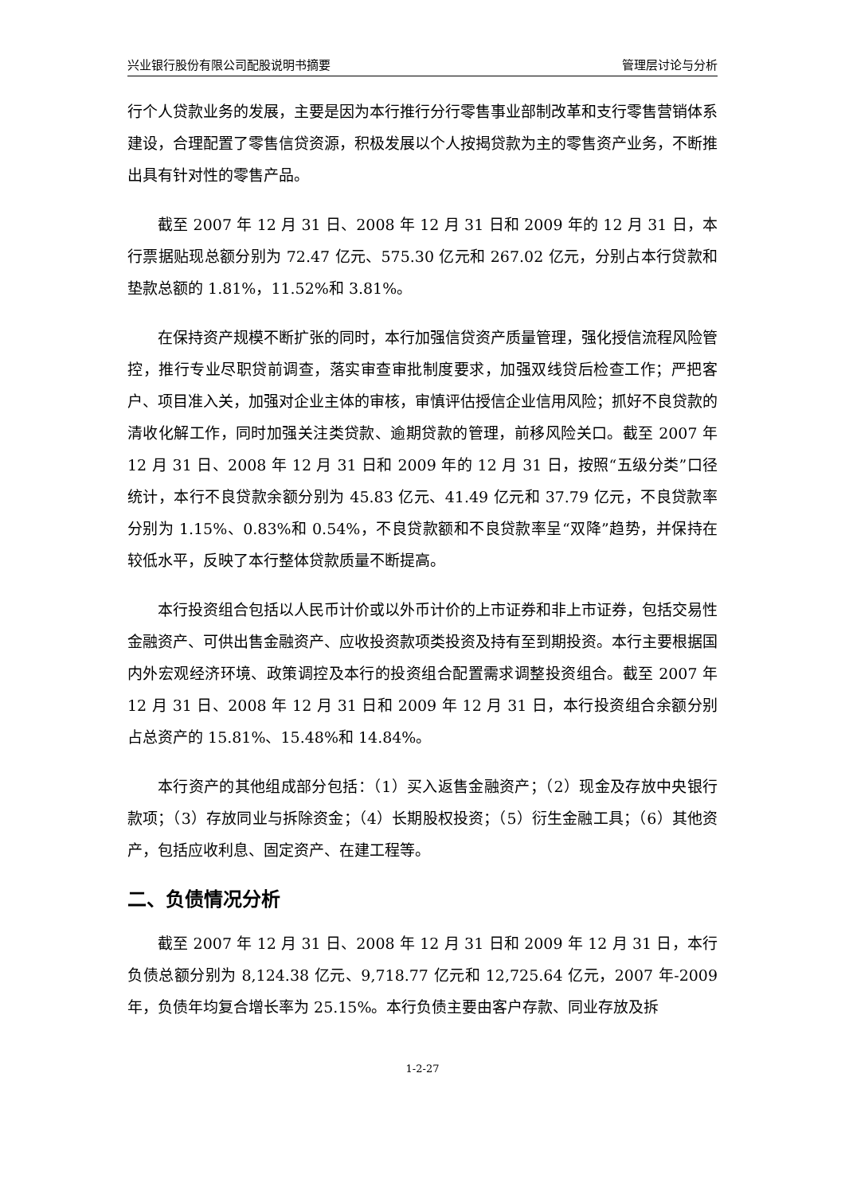兴业银行股份有限公司配股说明书摘要 管理层讨论与分析
行个人贷款业务的发展，主要是因为本行推行分行零售事业部制改革和支行零售营销体系建设，合理配置了零售信贷资源，积极发展以个人按揭贷款为主的零售资产业务，不断推出具有针对性的零售产品。
截至 2007 年 12 月 31 日、2008 年 12 月 31 日和 2009 年的 12 月 31 日，本行票据贴现总额分别为 72.47 亿元、575.30 亿元和 267.02 亿元，分别占本行贷款和垫款总额的 1.81%，11.52%和 3.81%。
在保持资产规模不断扩张的同时，本行加强信贷资产质量管理，强化授信流程风险管控，推行专业尽职贷前调查，落实审查审批制度要求，加强双线贷后检查工作；严把客户、项目准入关，加强对企业主体的审核，审慎评估授信企业信用风险；抓好不良贷款的清收化解工作，同时加强关注类贷款、逾期贷款的管理，前移风险关口。截至 2007 年 12 月 31 日、2008 年 12 月 31 日和 2009 年的 12 月 31 日，按照“五级分类”口径统计，本行不良贷款余额分别为 45.83 亿元、41.49 亿元和 37.79 亿元，不良贷款率分别为 1.15%、0.83%和 0.54%，不良贷款额和不良贷款率呈“双降”趋势，并保持在较低水平，反映了本行整体贷款质量不断提高。
本行投资组合包括以人民币计价或以外币计价的上市证券和非上市证券，包括交易性金融资产、可供出售金融资产、应收投资款项类投资及持有至到期投资。本行主要根据国内外宏观经济环境、政策调控及本行的投资组合配置需求调整投资组合。截至 2007 年 12 月 31 日、2008 年 12 月 31 日和 2009 年 12 月 31 日，本行投资组合余额分别占总资产的 15.81%、15.48%和 14.84%。
本行资产的其他组成部分包括：（1）买入返售金融资产；（2）现金及存放中央银行款项；（3）存放同业与拆除资金；（4）长期股权投资；（5）衍生金融工具；（6）其他资产，包括应收利息、固定资产、在建工程等。
二、负债情况分析
截至 2007 年 12 月 31 日、2008 年 12 月 31 日和 2009 年 12 月 31 日，本行负债总额分别为 8,124.38 亿元、9,718.77 亿元和 12,725.64 亿元，2007 年-2009 年，负债年均复合增长率为 25.15%。本行负债主要由客户存款、同业存放及拆
1-2-27